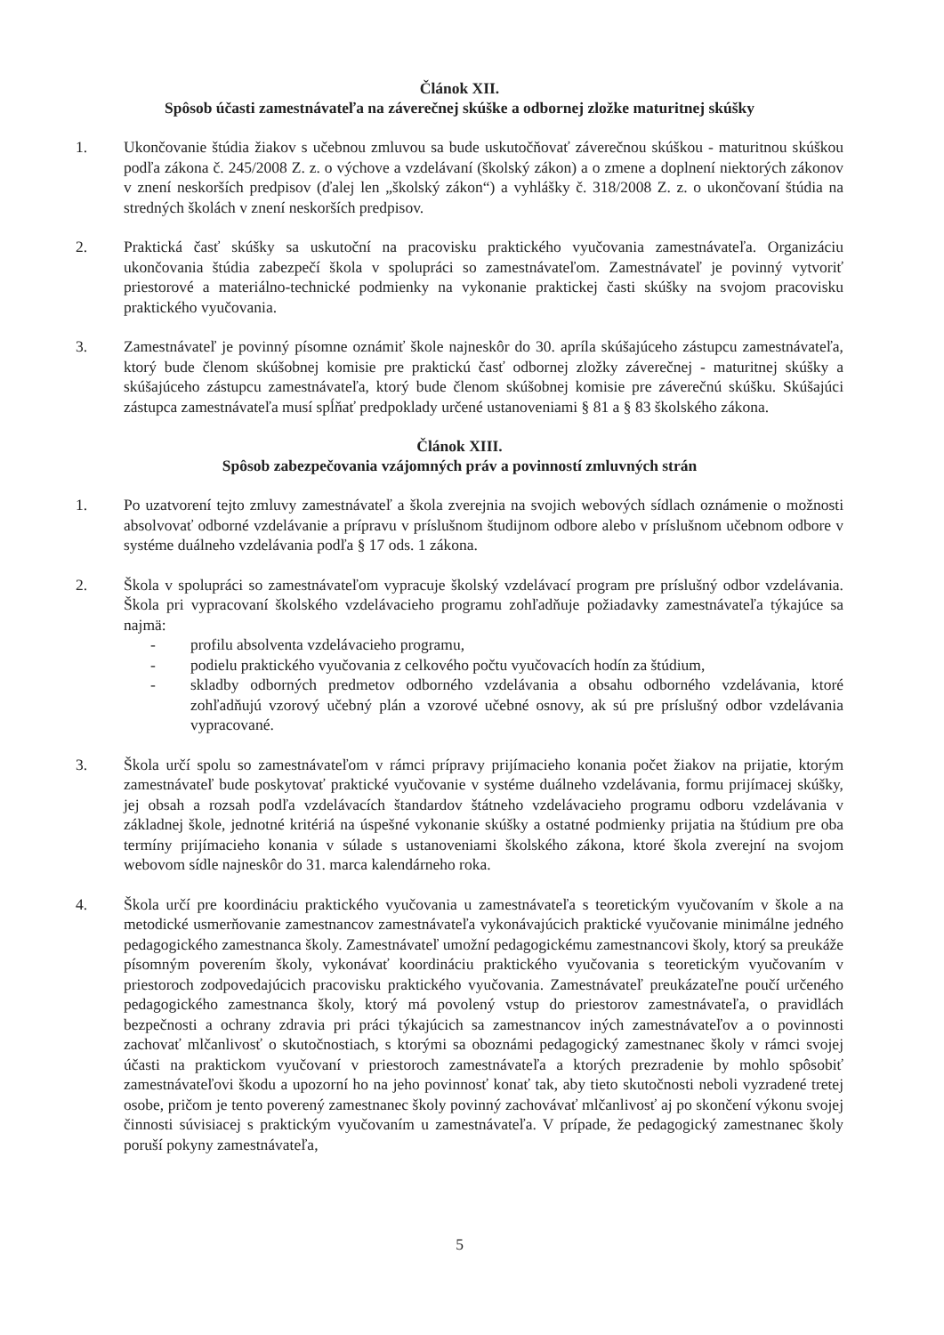Článok XII.
Spôsob účasti zamestnávateľa na záverečnej skúške a odbornej zložke maturitnej skúšky
1. Ukončovanie štúdia žiakov s učebnou zmluvou sa bude uskutočňovať záverečnou skúškou - maturitnou skúškou podľa zákona č. 245/2008 Z. z. o výchove a vzdelávaní (školský zákon) a o zmene a doplnení niektorých zákonov v znení neskorších predpisov (ďalej len „školský zákon“) a vyhlášky č. 318/2008 Z. z. o ukončovaní štúdia na stredných školách v znení neskorších predpisov.
2. Praktická časť skúšky sa uskutoční na pracovisku praktického vyučovania zamestnávateľa. Organizáciu ukončovania štúdia zabezpečí škola v spolupráci so zamestnávateľom. Zamestnávateľ je povinný vytvoriť priestorové a materiálno-technické podmienky na vykonanie praktickej časti skúšky na svojom pracovisku praktického vyučovania.
3. Zamestnávateľ je povinný písomne oznámiť škole najneskôr do 30. apríla skúšajúceho zástupcu zamestnávateľa, ktorý bude členom skúšobnej komisie pre praktickú časť odbornej zložky záverečnej - maturitnej skúšky a skúšajúceho zástupcu zamestnávateľa, ktorý bude členom skúšobnej komisie pre záverečnú skúšku. Skúšajúci zástupca zamestnávateľa musí spĺňať predpoklady určené ustanoveniami § 81 a § 83 školského zákona.
Článok XIII.
Spôsob zabezpečovania vzájomných práv a povinností zmluvných strán
1. Po uzatvorení tejto zmluvy zamestnávateľ a škola zverejnia na svojich webových sídlach oznámenie o možnosti absolvovať odborné vzdelávanie a prípravu v príslušnom študijnom odbore alebo v príslušnom učebnom odbore v systéme duálneho vzdelávania podľa § 17 ods. 1 zákona.
2. Škola v spolupráci so zamestnávateľom vypracuje školský vzdelávací program pre príslušný odbor vzdelávania. Škola pri vypracovaní školského vzdelávacieho programu zohľadňuje požiadavky zamestnávateľa týkajúce sa najmä:
- profilu absolventa vzdelávacieho programu,
- podielu praktického vyučovania z celkového počtu vyučovacích hodín za štúdium,
- skladby odborných predmetov odborného vzdelávania a obsahu odborného vzdelávania, ktoré zohľadňujú vzorový učebný plán a vzorové učebné osnovy, ak sú pre príslušný odbor vzdelávania vypracované.
3. Škola určí spolu so zamestnávateľom v rámci prípravy prijímacieho konania počet žiakov na prijatie, ktorým zamestnávateľ bude poskytovať praktické vyučovanie v systéme duálneho vzdelávania, formu prijímacej skúšky, jej obsah a rozsah podľa vzdelávacích štandardov štátneho vzdelávacieho programu odboru vzdelávania v základnej škole, jednotné kritériá na úspešné vykonanie skúšky a ostatné podmienky prijatia na štúdium pre oba termíny prijímacieho konania v súlade s ustanoveniami školského zákona, ktoré škola zverejní na svojom webovom sídle najneskôr do 31. marca kalendárneho roka.
4. Škola určí pre koordináciu praktického vyučovania u zamestnávateľa s teoretickým vyučovaním v škole a na metodické usmerňovanie zamestnancov zamestnávateľa vykonávajúcich praktické vyučovanie minimálne jedného pedagogického zamestnanca školy. Zamestnávateľ umožní pedagogickému zamestnancovi školy, ktorý sa preukáže písomným poverením školy, vykonávať koordináciu praktického vyučovania s teoretickým vyučovaním v priestoroch zodpovedajúcich pracovisku praktického vyučovania. Zamestnávateľ preukázateľne poučí určeného pedagogického zamestnanca školy, ktorý má povolený vstup do priestorov zamestnávateľa, o pravidlách bezpečnosti a ochrany zdravia pri práci týkajúcich sa zamestnancov iných zamestnávateľov a o povinnosti zachovať mlčanlivosť o skutočnostiach, s ktorými sa oboznámi pedagogický zamestnanec školy v rámci svojej účasti na praktickom vyučovaní v priestoroch zamestnávateľa a ktorých prezradenie by mohlo spôsobiť zamestnávateľovi škodu a upozorní ho na jeho povinnosť konať tak, aby tieto skutočnosti neboli vyzradené tretej osobe, pričom je tento poverený zamestnanec školy povinný zachovávať mlčanlivosť aj po skončení výkonu svojej činnosti súvisiacej s praktickým vyučovaním u zamestnávateľa. V prípade, že pedagogický zamestnanec školy poruší pokyny zamestnávateľa,
5